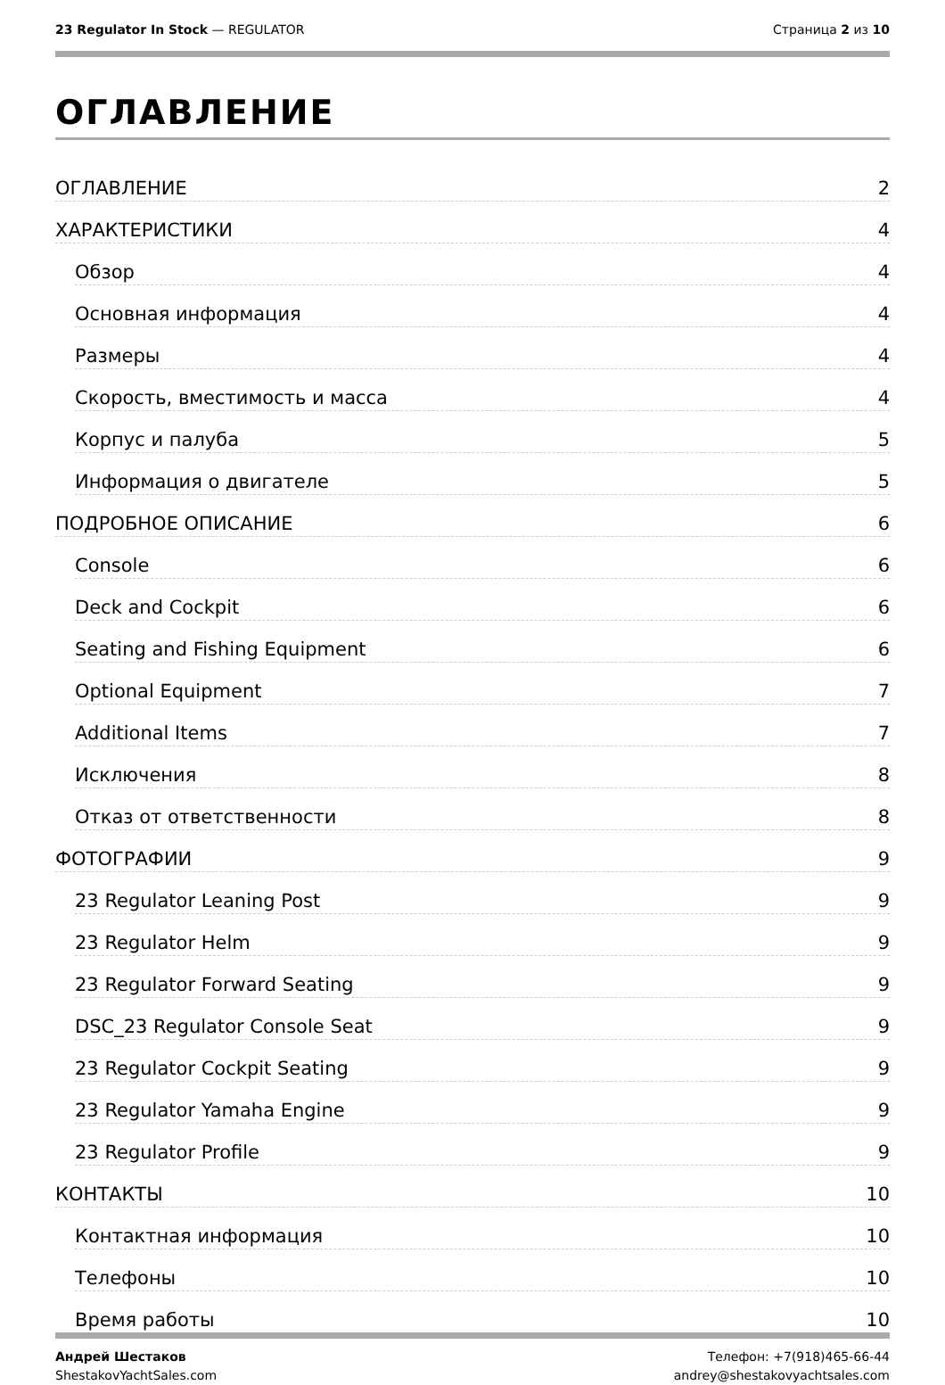23 Regulator In Stock — REGULATOR
Страница 2 из 10
ОГЛАВЛЕНИЕ
ОГЛАВЛЕНИЕ 2
ХАРАКТЕРИСТИКИ 4
Обзор 4
Основная информация 4
Размеры 4
Скорость, вместимость и масса 4
Корпус и палуба 5
Информация о двигателе 5
ПОДРОБНОЕ ОПИСАНИЕ 6
Console 6
Deck and Cockpit 6
Seating and Fishing Equipment 6
Optional Equipment 7
Additional Items 7
Исключения 8
Отказ от ответственности 8
ФОТОГРАФИИ 9
23 Regulator Leaning Post 9
23 Regulator Helm 9
23 Regulator Forward Seating 9
DSC_23 Regulator Console Seat 9
23 Regulator Cockpit Seating 9
23 Regulator Yamaha Engine 9
23 Regulator Profile 9
КОНТАКТЫ 10
Контактная информация 10
Телефоны 10
Время работы 10
Андрей Шестаков
ShestakovYachtSales.com
Телефон: +7(918)465-66-44
andrey@shestakovyachtsales.com